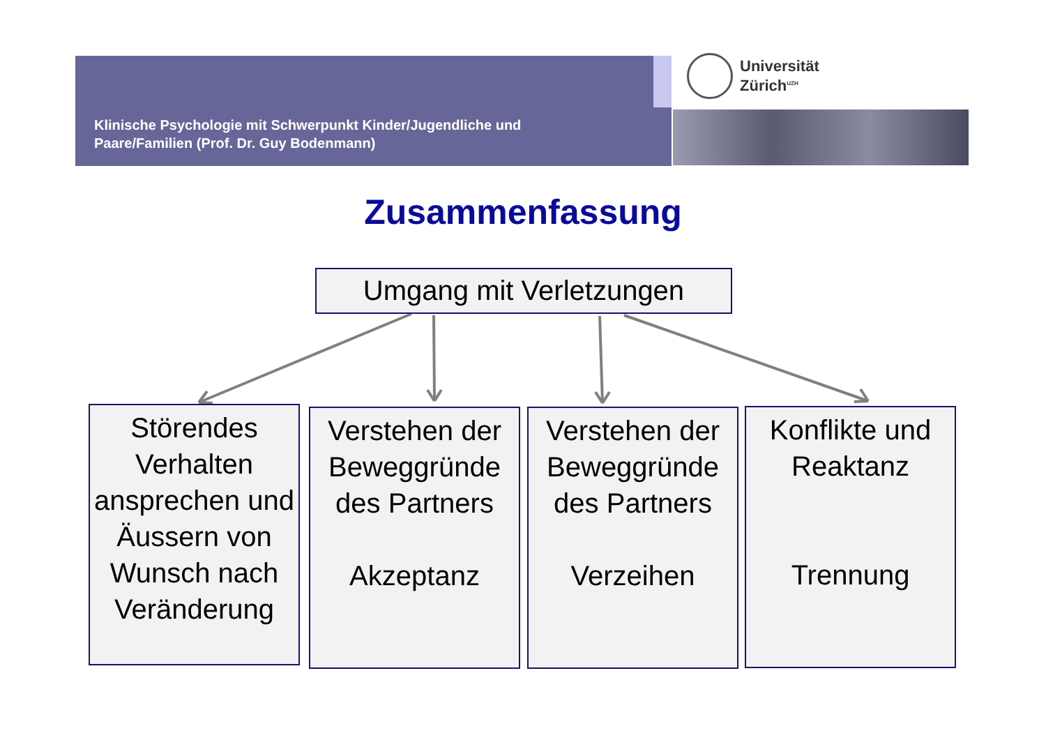Klinische Psychologie mit Schwerpunkt Kinder/Jugendliche und
Paare/Familien (Prof. Dr. Guy Bodenmann)
Universität
Zürich<sup>UZH</sup>
Zusammenfassung
Umgang mit Verletzungen
Störendes Verhalten ansprechen und Äussern von Wunsch nach Veränderung
Verstehen der Beweggründe des Partners
Akzeptanz
Verstehen der Beweggründe des Partners
Verzeihen
Konflikte und Reaktanz
Trennung